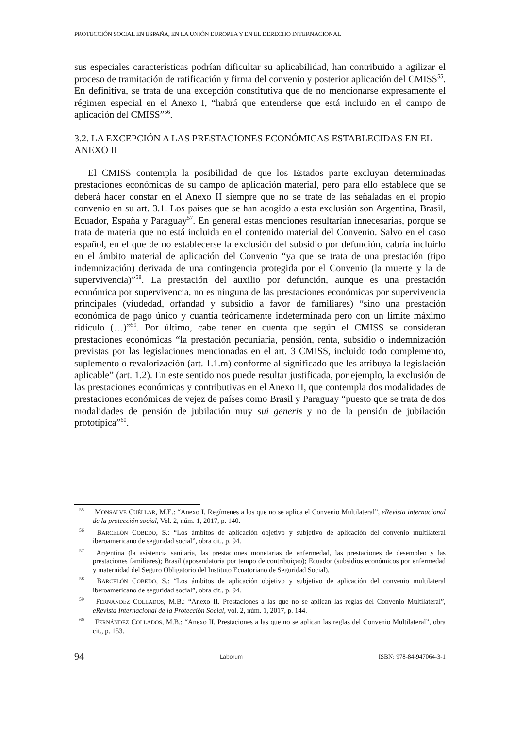PROTECCIÓN SOCIAL EN ESPAÑA, EN LA UNIÓN EUROPEA Y EN EL DERECHO INTERNACIONAL
sus especiales características podrían dificultar su aplicabilidad, han contribuido a agilizar el proceso de tramitación de ratificación y firma del convenio y posterior aplicación del CMISS<sup>55</sup>. En definitiva, se trata de una excepción constitutiva que de no mencionarse expresamente el régimen especial en el Anexo I, “habrá que entenderse que está incluido en el campo de aplicación del CMISS”<sup>56</sup>.
3.2. LA EXCEPCIÓN A LAS PRESTACIONES ECONÓMICAS ESTABLECIDAS EN EL ANEXO II
El CMISS contempla la posibilidad de que los Estados parte excluyan determinadas prestaciones económicas de su campo de aplicación material, pero para ello establece que se deberá hacer constar en el Anexo II siempre que no se trate de las señaladas en el propio convenio en su art. 3.1. Los países que se han acogido a esta exclusión son Argentina, Brasil, Ecuador, España y Paraguay<sup>57</sup>. En general estas menciones resultarían innecesarias, porque se trata de materia que no está incluida en el contenido material del Convenio. Salvo en el caso español, en el que de no establecerse la exclusión del subsidio por defunción, cabría incluirlo en el ámbito material de aplicación del Convenio “ya que se trata de una prestación (tipo indemnización) derivada de una contingencia protegida por el Convenio (la muerte y la de supervivencia)”<sup>58</sup>. La prestación del auxilio por defunción, aunque es una prestación económica por supervivencia, no es ninguna de las prestaciones económicas por supervivencia principales (viudedad, orfandad y subsidio a favor de familiares) “sino una prestación económica de pago único y cuantía teóricamente indeterminada pero con un límite máximo ridículo (…)”<sup>59</sup>. Por último, cabe tener en cuenta que según el CMISS se consideran prestaciones económicas “la prestación pecuniaria, pensión, renta, subsidio o indemnización previstas por las legislaciones mencionadas en el art. 3 CMISS, incluido todo complemento, suplemento o revalorización (art. 1.1.m) conforme al significado que les atribuya la legislación aplicable” (art. 1.2). En este sentido nos puede resultar justificada, por ejemplo, la exclusión de las prestaciones económicas y contributivas en el Anexo II, que contempla dos modalidades de prestaciones económicas de vejez de países como Brasil y Paraguay “puesto que se trata de dos modalidades de pensión de jubilación muy sui generis y no de la pensión de jubilación prototípica”<sup>60</sup>.
<sup>55</sup> MONSALVE CUÉLLAR, M.E.: “Anexo I. Regímenes a los que no se aplica el Convenio Multilateral”, eRevista internacional de la protección social, Vol. 2, núm. 1, 2017, p. 140.
<sup>56</sup> BARCELÓN COBEDO, S.: “Los ámbitos de aplicación objetivo y subjetivo de aplicación del convenio multilateral iberoamericano de seguridad social”, obra cit., p. 94.
<sup>57</sup> Argentina (la asistencia sanitaria, las prestaciones monetarias de enfermedad, las prestaciones de desempleo y las prestaciones familiares); Brasil (aposendatoria por tempo de contribuiçao); Ecuador (subsidios económicos por enfermedad y maternidad del Seguro Obligatorio del Instituto Ecuatoriano de Seguridad Social).
<sup>58</sup> BARCELÓN COBEDO, S.: “Los ámbitos de aplicación objetivo y subjetivo de aplicación del convenio multilateral iberoamericano de seguridad social”, obra cit., p. 94.
<sup>59</sup> FERNÁNDEZ COLLADOS, M.B.: “Anexo II. Prestaciones a las que no se aplican las reglas del Convenio Multilateral”, eRevista Internacional de la Protección Social, vol. 2, núm. 1, 2017, p. 144.
<sup>60</sup> FERNÁNDEZ COLLADOS, M.B.: “Anexo II. Prestaciones a las que no se aplican las reglas del Convenio Multilateral”, obra cit., p. 153.
94 Laborum ISBN: 978-84-947064-3-1